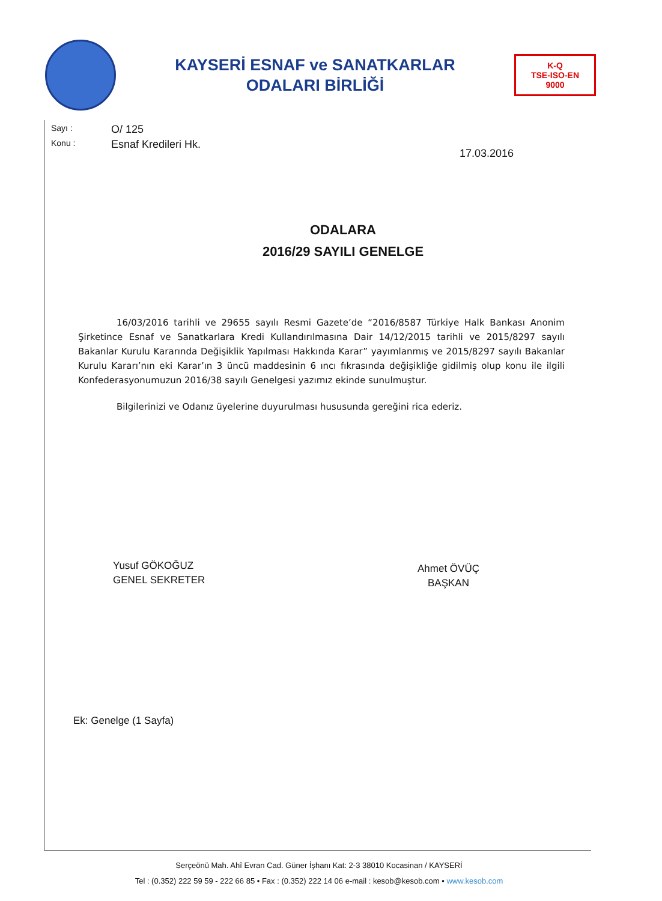KAYSERİ ESNAF ve SANATKARLAR
ODALARI BİRLİĞİ
K-Q
TSE-ISO-EN
9000
Sayı : O/ 125
Konu : Esnaf Kredileri Hk.
17.03.2016
ODALARA
2016/29 SAYILI GENELGE
16/03/2016 tarihli ve 29655 sayılı Resmi Gazete’de “2016/8587 Türkiye Halk Bankası Anonim Şirketince Esnaf ve Sanatkarlara Kredi Kullandırılmasına Dair 14/12/2015 tarihli ve 2015/8297 sayılı Bakanlar Kurulu Kararında Değişiklik Yapılması Hakkında Karar” yayımlanmış ve 2015/8297 sayılı Bakanlar Kurulu Kararı’nın eki Karar’ın 3 üncü maddesinin 6 ıncı fıkrasında değişikliğe gidilmiş olup konu ile ilgili Konfederasyonumuzun 2016/38 sayılı Genelgesi yazımız ekinde sunulmuştur.
Bilgilerinizi ve Odanız üyelerine duyurulması hususunda gereğini rica ederiz.
Yusuf GÖKOĞUZ
GENEL SEKRETER
Ahmet ÖVÜÇ
BAŞKAN
Ek: Genelge (1 Sayfa)
Serçeönü Mah. Ahî Evran Cad. Güner İşhanı Kat: 2-3 38010 Kocasinan / KAYSERİ
Tel : (0.352) 222 59 59 - 222 66 85 • Fax : (0.352) 222 14 06 e-mail : kesob@kesob.com • www.kesob.com